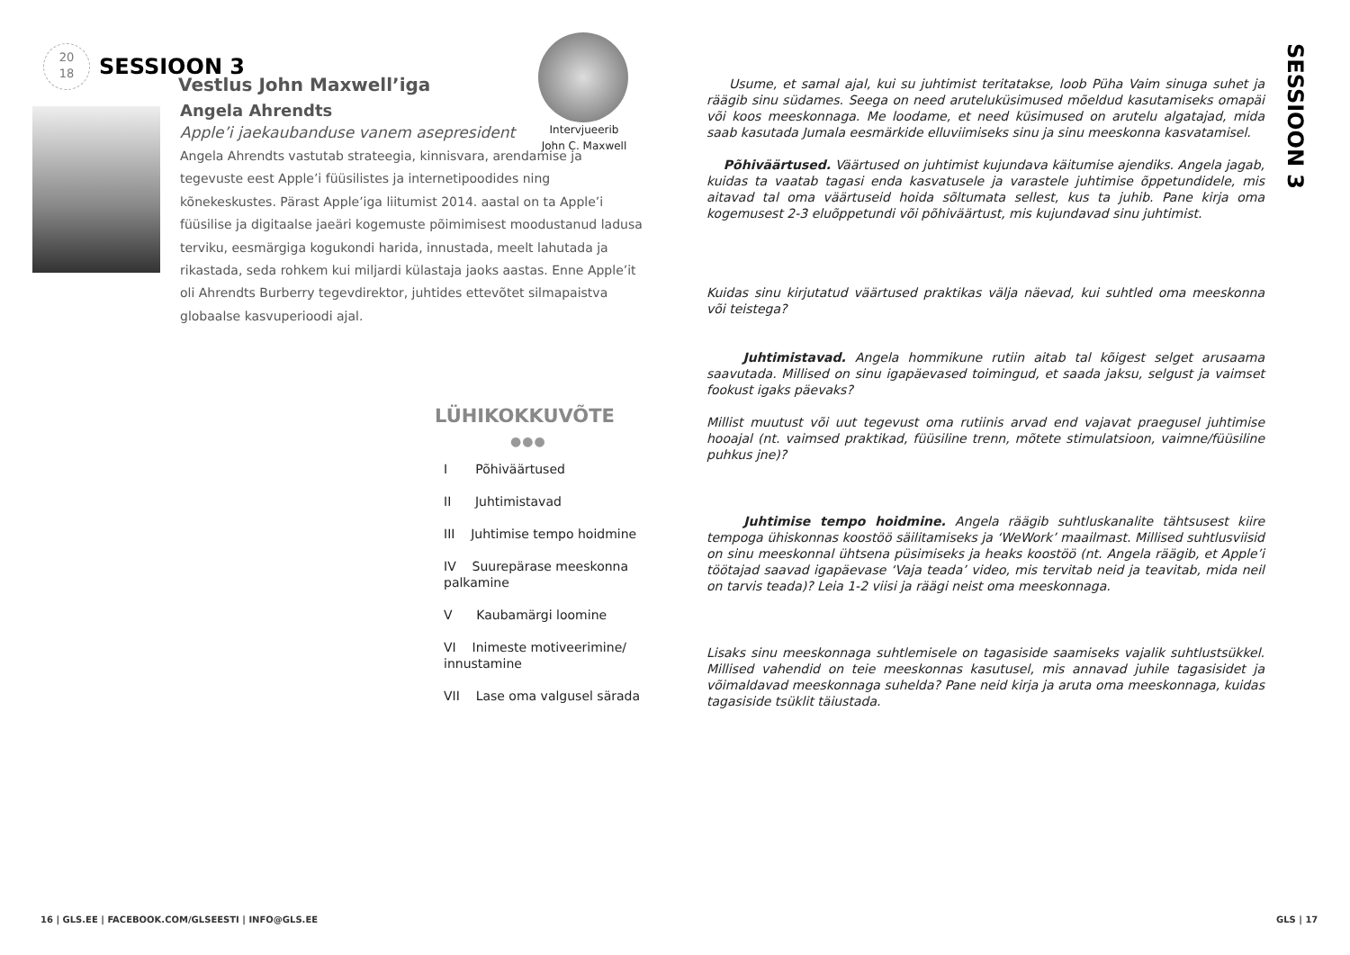20
18
SESSIOON 3
Vestlus John Maxwell’iga
Angela Ahrendts
Apple’i jaekaubanduse vanem asepresident
Angela Ahrendts vastutab strateegia, kinnisvara, arendamise ja tegevuste eest Apple’i füüsilistes ja internetipoodides ning kõnekeskustes. Pärast Apple’iga liitumist 2014. aastal on ta Apple’i füüsilise ja digitaalse jaeäri kogemuste põimimisest moodustanud ladusa terviku, eesmärgiga kogukondi harida, innustada, meelt lahutada ja rikastada, seda rohkem kui miljardi külastaja jaoks aastas. Enne Apple’it oli Ahrendts Burberry tegevdirektor, juhtides ettevõtet silmapaistva globaalse kasvuperioodi ajal.
Intervjueerib
John C. Maxwell
LÜHIKOKKUVÕTE
●●●
I Põhiväärtused
II Juhtimistavad
III Juhtimise tempo hoidmine
IV Suurepärase meeskonna palkamine
V Kaubamärgi loomine
VI Inimeste motiveerimine/ innustamine
VII Lase oma valgusel särada
16 | GLS.EE | FACEBOOK.COM/GLSEESTI | INFO@GLS.EE
Usume, et samal ajal, kui su juhtimist teritatakse, loob Püha Vaim sinuga suhet ja räägib sinu südames. Seega on need aruteluküsimused mõeldud kasutamiseks omapäi või koos meeskonnaga. Me loodame, et need küsimused on arutelu algatajad, mida saab kasutada Jumala eesmärkide elluviimiseks sinu ja sinu meeskonna kasvatamisel.
Põhiväärtused. Väärtused on juhtimist kujundava käitumise ajendiks. Angela jagab, kuidas ta vaatab tagasi enda kasvatusele ja varastele juhtimise õppetundidele, mis aitavad tal oma väärtuseid hoida sõltumata sellest, kus ta juhib. Pane kirja oma kogemusest 2-3 eluõppetundi või põhiväärtust, mis kujundavad sinu juhtimist.
Kuidas sinu kirjutatud väärtused praktikas välja näevad, kui suhtled oma meeskonna või teistega?
Juhtimistavad. Angela hommikune rutiin aitab tal kõigest selget arusaama saavutada. Millised on sinu igapäevased toimingud, et saada jaksu, selgust ja vaimset fookust igaks päevaks?
Millist muutust või uut tegevust oma rutiinis arvad end vajavat praegusel juhtimise hooajal (nt. vaimsed praktikad, füüsiline trenn, mõtete stimulatsioon, vaimne/füüsiline puhkus jne)?
Juhtimise tempo hoidmine. Angela räägib suhtluskanalite tähtsusest kiire tempoga ühiskonnas koostöö säilitamiseks ja ‘WeWork’ maailmast. Millised suhtlusviisid on sinu meeskonnal ühtsena püsimiseks ja heaks koostöö (nt. Angela räägib, et Apple’i töötajad saavad igapäevase ‘Vaja teada’ video, mis tervitab neid ja teavitab, mida neil on tarvis teada)? Leia 1-2 viisi ja räägi neist oma meeskonnaga.
Lisaks sinu meeskonnaga suhtlemisele on tagasiside saamiseks vajalik suhtlustsükkel. Millised vahendid on teie meeskonnas kasutusel, mis annavad juhile tagasisidet ja võimaldavad meeskonnaga suhelda? Pane neid kirja ja aruta oma meeskonnaga, kuidas tagasiside tsüklit täiustada.
SESSIOON 3
GLS | 17